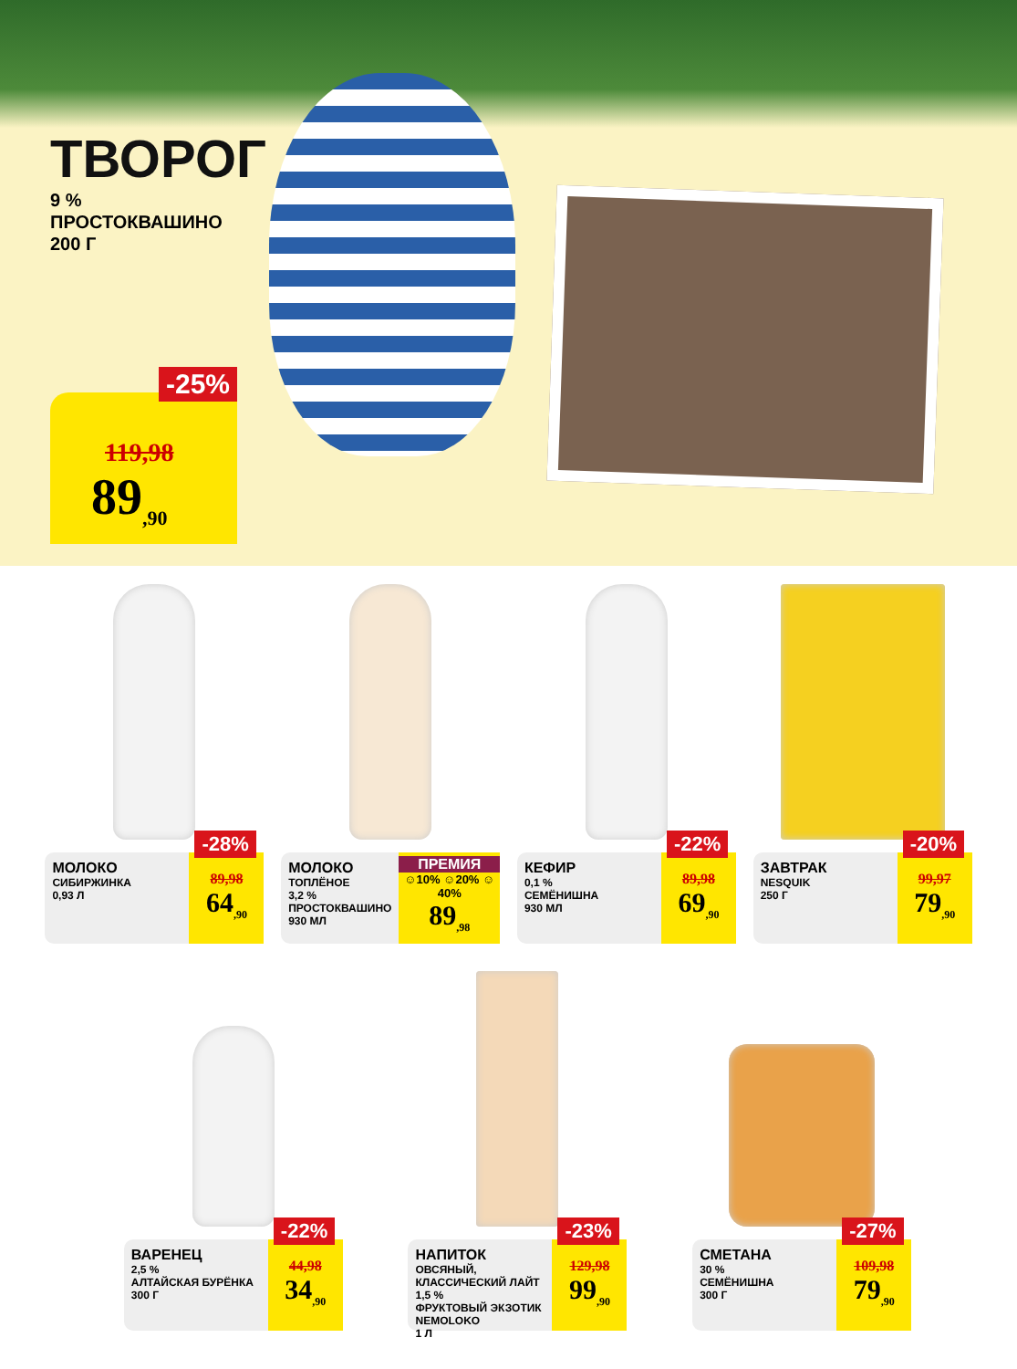ТВОРОГ
9 %
ПРОСТОКВАШИНО
200 Г
-25%
119,98
89<sub>,90</sub>
МОЛОКО
СИБИРЖИНКА
0,93 Л
-28%
89,98
64<sub>,90</sub>
МОЛОКО
ТОПЛЁНОЕ
3,2 %
ПРОСТОКВАШИНО
930 МЛ
ПРЕМИЯ
☺10% ☺20% ☺40%
89<sub>,98</sub>
КЕФИР
0,1 %
СЕМЁНИШНА
930 МЛ
-22%
89,98
69<sub>,90</sub>
ЗАВТРАК
NESQUIK
250 Г
-20%
99,97
79<sub>,90</sub>
ВАРЕНЕЦ
2,5 %
АЛТАЙСКАЯ БУРЁНКА
300 Г
-22%
44,98
34<sub>,90</sub>
НАПИТОК
ОВСЯНЫЙ, КЛАССИЧЕСКИЙ ЛАЙТ 1,5 %
ФРУКТОВЫЙ ЭКЗОТИК
NEMOLOKO
1 Л
-23%
129,98
99<sub>,90</sub>
СМЕТАНА
30 %
СЕМЁНИШНА
300 Г
-27%
109,98
79<sub>,90</sub>